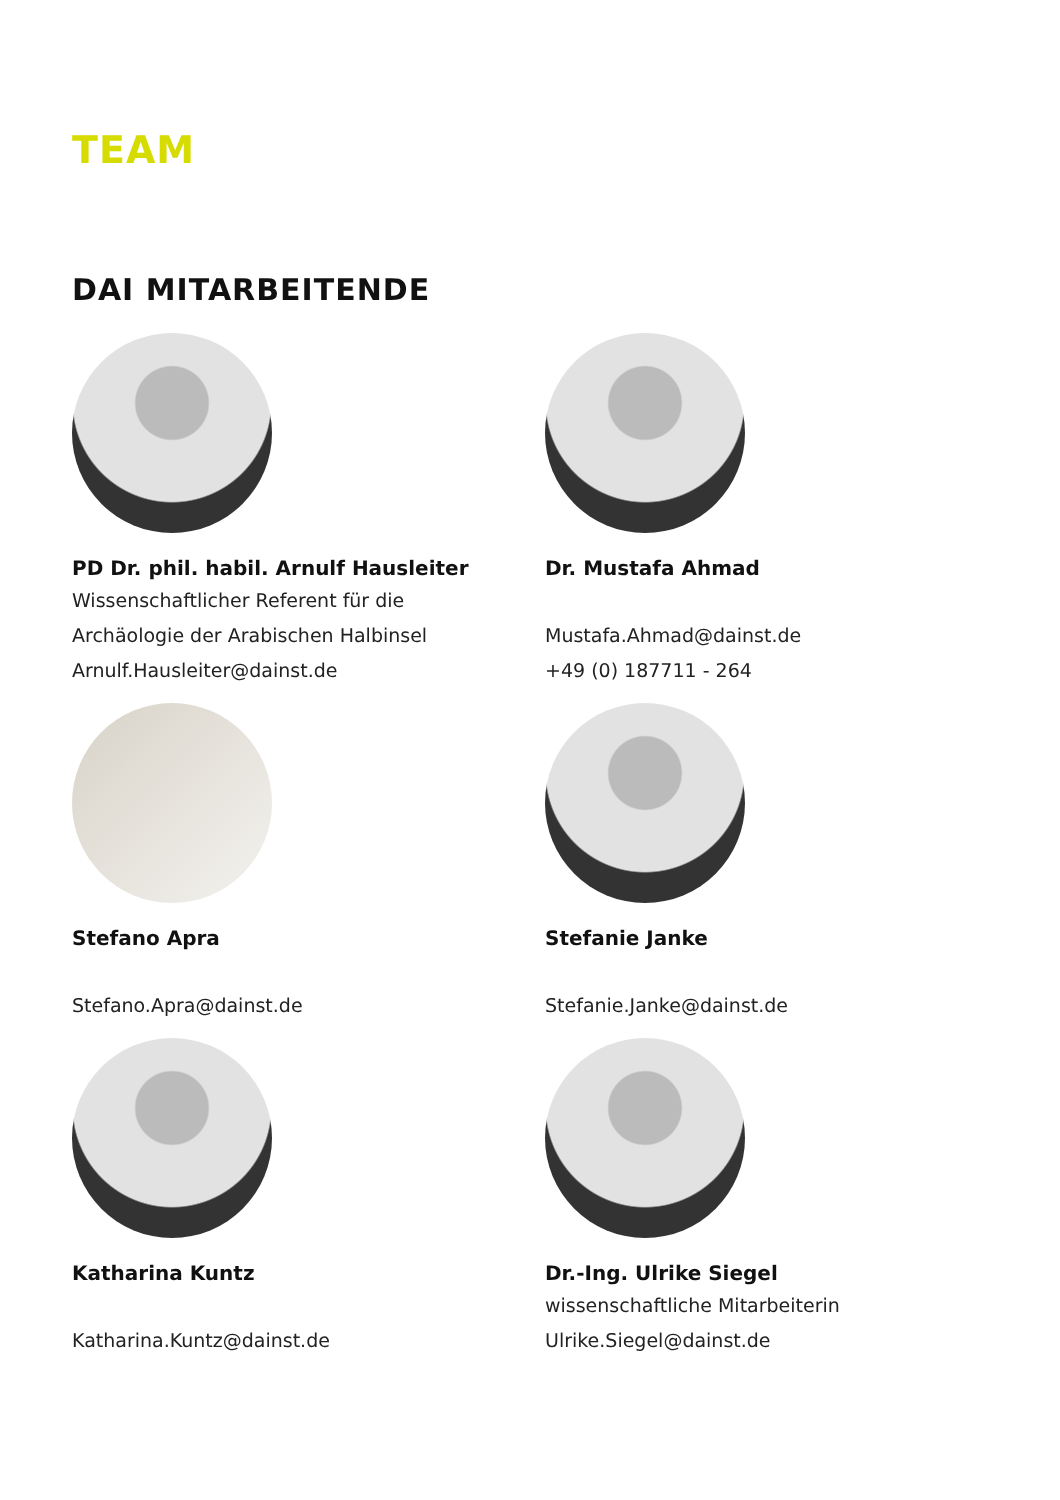TEAM
DAI MITARBEITENDE
PD Dr. phil. habil. Arnulf Hausleiter
Wissenschaftlicher Referent für die
Archäologie der Arabischen Halbinsel
Arnulf.Hausleiter@dainst.de
Dr. Mustafa Ahmad
Mustafa.Ahmad@dainst.de
+49 (0) 187711 - 264
Stefano Apra
Stefano.Apra@dainst.de
Stefanie Janke
Stefanie.Janke@dainst.de
Katharina Kuntz
Katharina.Kuntz@dainst.de
Dr.-Ing. Ulrike Siegel
wissenschaftliche Mitarbeiterin
Ulrike.Siegel@dainst.de